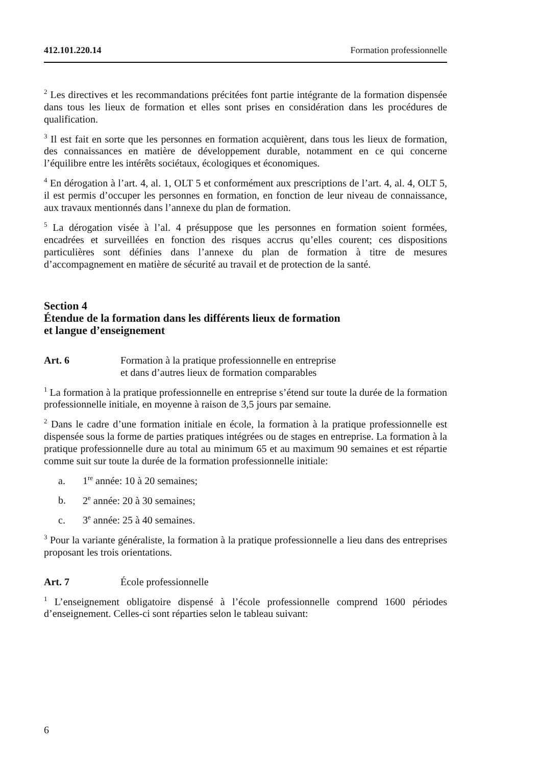412.101.220.14 Formation professionnelle
<sup>2</sup> Les directives et les recommandations précitées font partie intégrante de la formation dispensée dans tous les lieux de formation et elles sont prises en considération dans les procédures de qualification.
<sup>3</sup> Il est fait en sorte que les personnes en formation acquièrent, dans tous les lieux de formation, des connaissances en matière de développement durable, notamment en ce qui concerne l’équilibre entre les intérêts sociétaux, écologiques et économiques.
<sup>4</sup> En dérogation à l’art. 4, al. 1, OLT 5 et conformément aux prescriptions de l’art. 4, al. 4, OLT 5, il est permis d’occuper les personnes en formation, en fonction de leur niveau de connaissance, aux travaux mentionnés dans l’annexe du plan de formation.
<sup>5</sup> La dérogation visée à l’al. 4 présuppose que les personnes en formation soient formées, encadrées et surveillées en fonction des risques accrus qu’elles courent; ces dispositions particulières sont définies dans l’annexe du plan de formation à titre de mesures d’accompagnement en matière de sécurité au travail et de protection de la santé.
Section 4
Étendue de la formation dans les différents lieux de formation
et langue d’enseignement
Art. 6 Formation à la pratique professionnelle en entreprise
et dans d’autres lieux de formation comparables
<sup>1</sup> La formation à la pratique professionnelle en entreprise s’étend sur toute la durée de la formation professionnelle initiale, en moyenne à raison de 3,5 jours par semaine.
<sup>2</sup> Dans le cadre d’une formation initiale en école, la formation à la pratique professionnelle est dispensée sous la forme de parties pratiques intégrées ou de stages en entreprise. La formation à la pratique professionnelle dure au total au minimum 65 et au maximum 90 semaines et est répartie comme suit sur toute la durée de la formation professionnelle initiale:
a. 1<sup>re</sup> année: 10 à 20 semaines;
b. 2<sup>e</sup> année: 20 à 30 semaines;
c. 3<sup>e</sup> année: 25 à 40 semaines.
<sup>3</sup> Pour la variante généraliste, la formation à la pratique professionnelle a lieu dans des entreprises proposant les trois orientations.
Art. 7 École professionnelle
<sup>1</sup> L’enseignement obligatoire dispensé à l’école professionnelle comprend 1600 périodes d’enseignement. Celles-ci sont réparties selon le tableau suivant:
6